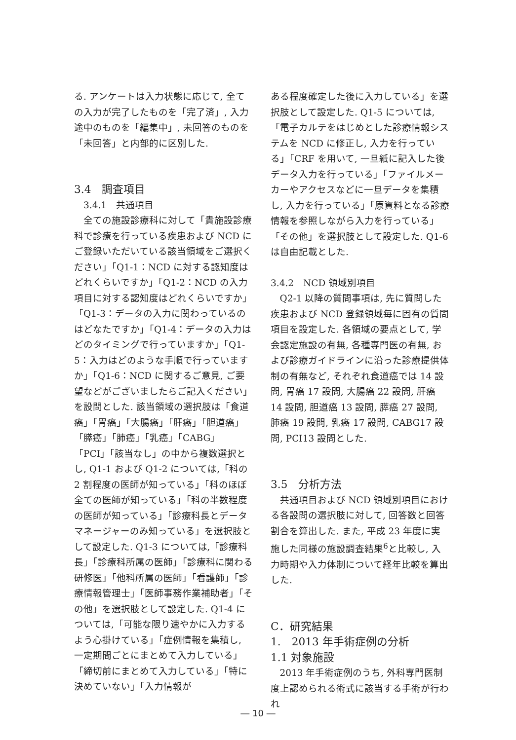る. アンケートは入力状態に応じて, 全ての入力が完了したものを「完了済」, 入力途中のものを「編集中」, 未回答のものを「未回答」と内部的に区別した.
3.4　調査項目
　3.4.1　共通項目
全ての施設診療科に対して「貴施設診療科で診療を行っている疾患および NCD にご登録いただいている該当領域をご選択ください」「Q1-1：NCD に対する認知度はどれくらいですか」「Q1-2：NCD の入力項目に対する認知度はどれくらいですか」「Q1-3：データの入力に関わっているのはどなたですか」「Q1-4：データの入力はどのタイミングで行っていますか」「Q1-5：入力はどのような手順で行っていますか」「Q1-6：NCD に関するご意見, ご要望などがございましたらご記入ください」を設問とした. 該当領域の選択肢は「食道癌」「胃癌」「大腸癌」「肝癌」「胆道癌」「膵癌」「肺癌」「乳癌」「CABG」「PCI」「該当なし」の中から複数選択とし, Q1-1 および Q1-2 については,「科の 2 割程度の医師が知っている」「科のほぼ全ての医師が知っている」「科の半数程度の医師が知っている」「診療科長とデータマネージャーのみ知っている」を選択肢として設定した. Q1-3 については,「診療科長」「診療科所属の医師」「診療科に関わる研修医」「他科所属の医師」「看護師」「診療情報管理士」「医師事務作業補助者」「その他」を選択肢として設定した. Q1-4 については,「可能な限り速やかに入力するよう心掛けている」「症例情報を集積し, 一定期間ごとにまとめて入力している」「締切前にまとめて入力している」「特に決めていない」「入力情報が
ある程度確定した後に入力している」を選択肢として設定した. Q1-5 については,「電子カルテをはじめとした診療情報システムを NCD に修正し, 入力を行っている」「CRF を用いて, 一旦紙に記入した後データ入力を行っている」「ファイルメーカーやアクセスなどに一旦データを集積し, 入力を行っている」「原資料となる診療情報を参照しながら入力を行っている」「その他」を選択肢として設定した. Q1-6 は自由記載とした.
3.4.2　NCD 領域別項目
Q2-1 以降の質問事項は, 先に質問した疾患および NCD 登録領域毎に固有の質問項目を設定した. 各領域の要点として, 学会認定施設の有無, 各種専門医の有無, および診療ガイドラインに沿った診療提供体制の有無など, それぞれ食道癌では 14 設問, 胃癌 17 設問, 大腸癌 22 設問, 肝癌 14 設問, 胆道癌 13 設問, 膵癌 27 設問, 肺癌 19 設問, 乳癌 17 設問, CABG17 設問, PCI13 設問とした.
3.5　分析方法
共通項目および NCD 領域別項目における各設問の選択肢に対して, 回答数と回答割合を算出した. また, 平成 23 年度に実施した同様の施設調査結果<sup>6</sup>と比較し, 入力時期や入力体制について経年比較を算出した.
C．研究結果
1.　2013 年手術症例の分析
1.1 対象施設
2013 年手術症例のうち, 外科専門医制度上認められる術式に該当する手術が行われ
― 10 ―